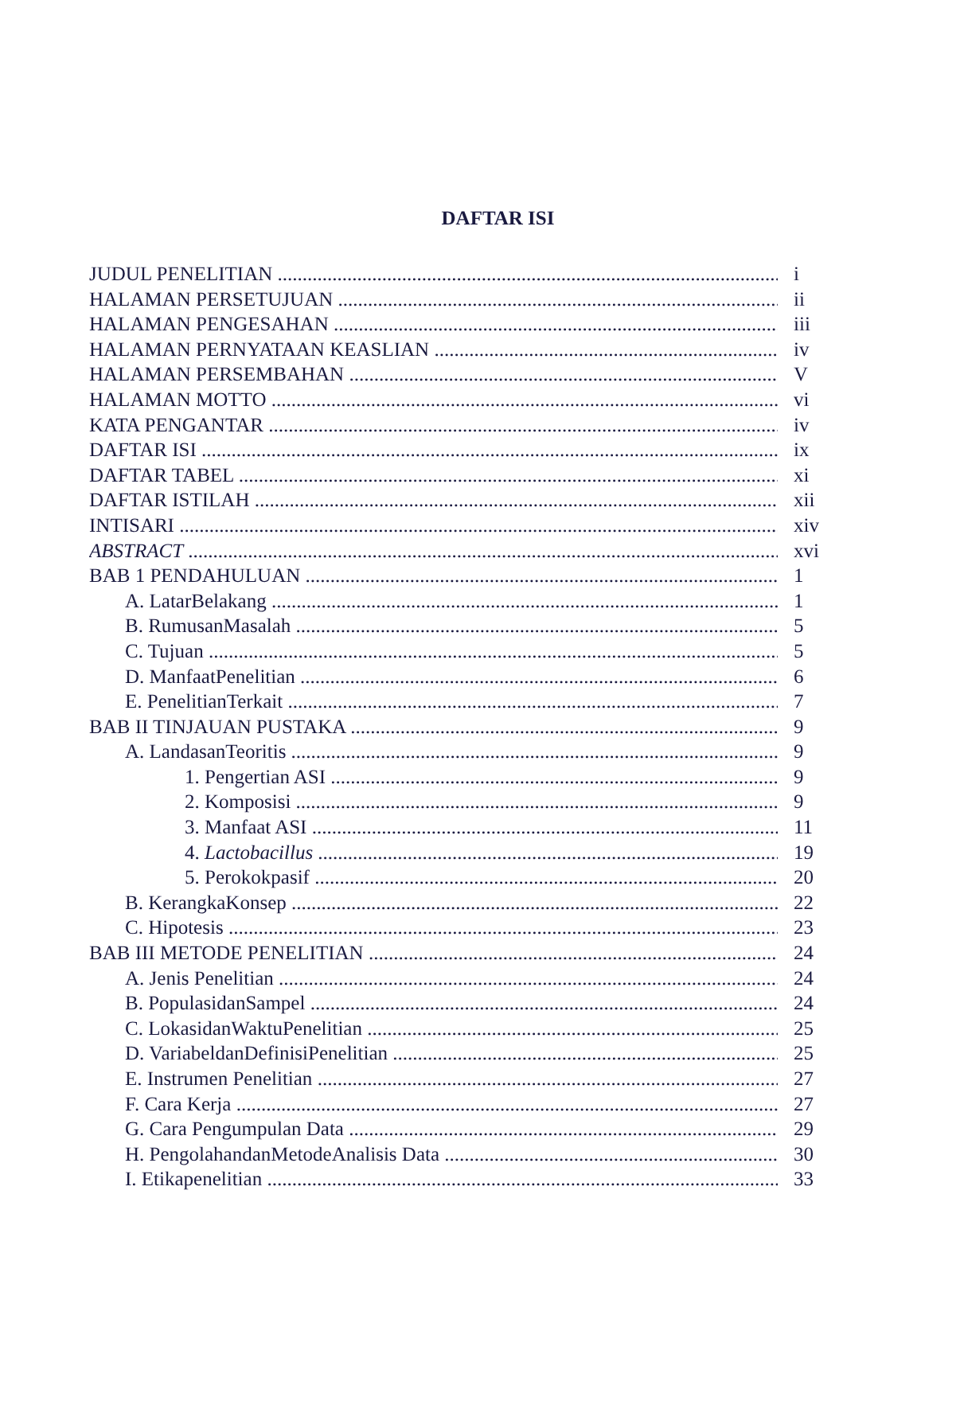DAFTAR ISI
JUDUL PENELITIAN i
HALAMAN PERSETUJUAN ii
HALAMAN PENGESAHAN iii
HALAMAN PERNYATAAN KEASLIAN iv
HALAMAN PERSEMBAHAN V
HALAMAN MOTTO vi
KATA PENGANTAR iv
DAFTAR ISI ix
DAFTAR TABEL xi
DAFTAR ISTILAH xii
INTISARI xiv
ABSTRACT xvi
BAB 1 PENDAHULUAN 1
A. LatarBelakang 1
B. RumusanMasalah 5
C. Tujuan 5
D. ManfaatPenelitian 6
E. PenelitianTerkait 7
BAB II TINJAUAN PUSTAKA 9
A. LandasanTeoritis 9
1. Pengertian ASI 9
2. Komposisi 9
3. Manfaat ASI 11
4. Lactobacillus 19
5. Perokokpasif 20
B. KerangkaKonsep 22
C. Hipotesis 23
BAB III METODE PENELITIAN 24
A. Jenis Penelitian 24
B. PopulasidanSampel 24
C. LokasidanWaktuPenelitian 25
D. VariabeldanDefinisiPenelitian 25
E. Instrumen Penelitian 27
F. Cara Kerja 27
G. Cara Pengumpulan Data 29
H. PengolahandanMetodeAnalisis Data 30
I. Etikapenelitian 33